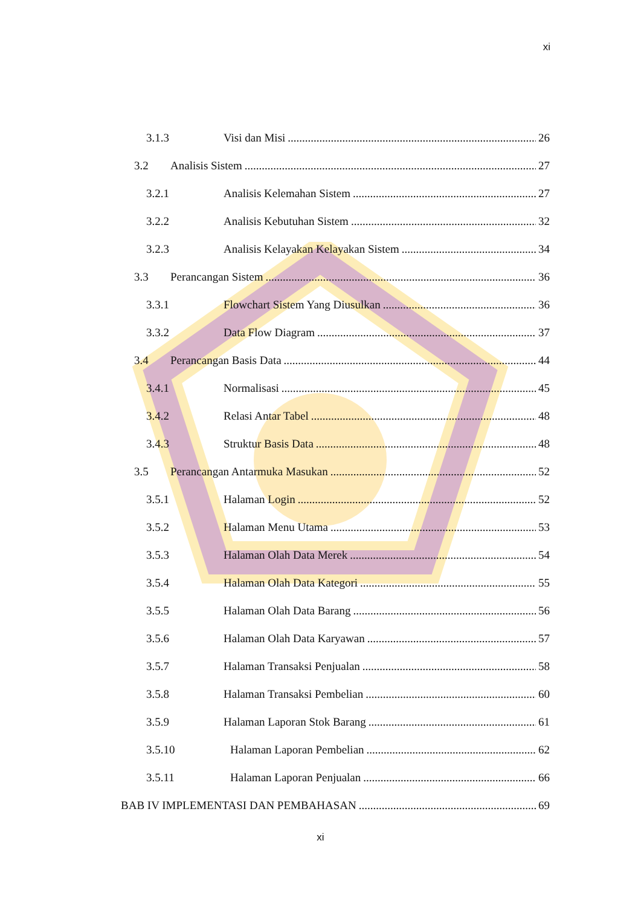xi
3.1.3 Visi dan Misi 26
3.2 Analisis Sistem 27
3.2.1 Analisis Kelemahan Sistem 27
3.2.2 Analisis Kebutuhan Sistem 32
3.2.3 Analisis Kelayakan Kelayakan Sistem 34
3.3 Perancangan Sistem 36
3.3.1 Flowchart Sistem Yang Diusulkan 36
3.3.2 Data Flow Diagram 37
3.4 Perancangan Basis Data 44
3.4.1 Normalisasi 45
3.4.2 Relasi Antar Tabel 48
3.4.3 Struktur Basis Data 48
3.5 Perancangan Antarmuka Masukan 52
3.5.1 Halaman Login 52
3.5.2 Halaman Menu Utama 53
3.5.3 Halaman Olah Data Merek 54
3.5.4 Halaman Olah Data Kategori 55
3.5.5 Halaman Olah Data Barang 56
3.5.6 Halaman Olah Data Karyawan 57
3.5.7 Halaman Transaksi Penjualan 58
3.5.8 Halaman Transaksi Pembelian 60
3.5.9 Halaman Laporan Stok Barang 61
3.5.10 Halaman Laporan Pembelian 62
3.5.11 Halaman Laporan Penjualan 66
BAB IV IMPLEMENTASI DAN PEMBAHASAN 69
xi